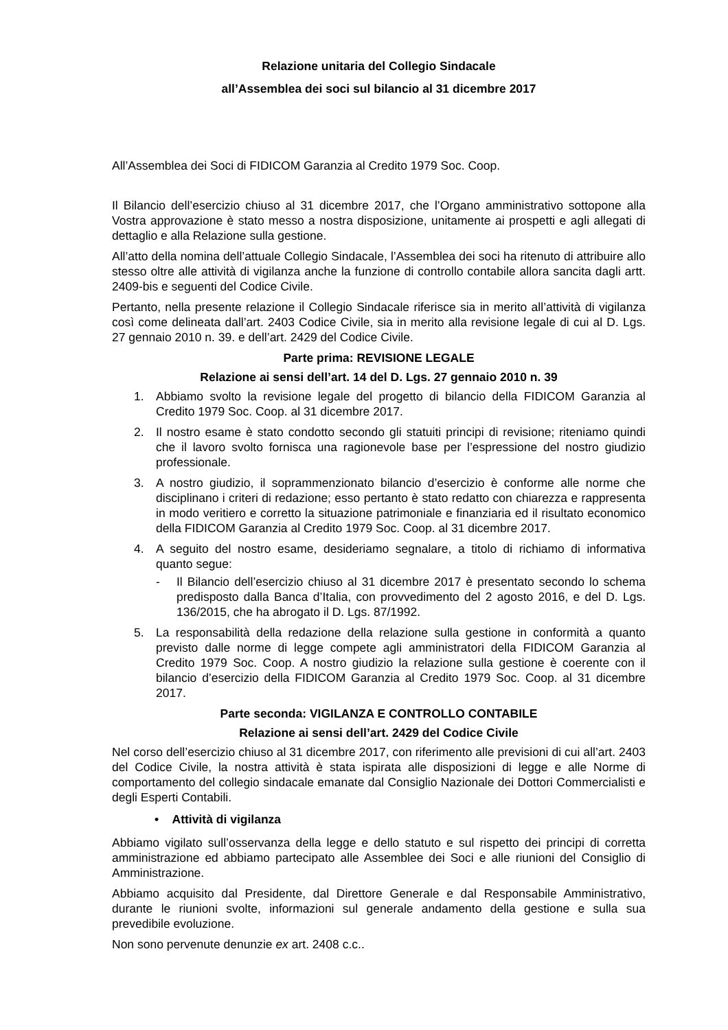Relazione unitaria del Collegio Sindacale
all’Assemblea dei soci sul bilancio al 31 dicembre 2017
All’Assemblea dei Soci di FIDICOM Garanzia al Credito 1979 Soc. Coop.
Il Bilancio dell’esercizio chiuso al 31 dicembre 2017, che l’Organo amministrativo sottopone alla Vostra approvazione è stato messo a nostra disposizione, unitamente ai prospetti e agli allegati di dettaglio e alla Relazione sulla gestione.
All’atto della nomina dell’attuale Collegio Sindacale, l’Assemblea dei soci ha ritenuto di attribuire allo stesso oltre alle attività di vigilanza anche la funzione di controllo contabile allora sancita dagli artt. 2409-bis e seguenti del Codice Civile.
Pertanto, nella presente relazione il Collegio Sindacale riferisce sia in merito all’attività di vigilanza così come delineata dall’art. 2403 Codice Civile, sia in merito alla revisione legale di cui al D. Lgs. 27 gennaio 2010 n. 39. e dell’art. 2429 del Codice Civile.
Parte prima: REVISIONE LEGALE
Relazione ai sensi dell’art. 14 del D. Lgs. 27 gennaio 2010 n. 39
1. Abbiamo svolto la revisione legale del progetto di bilancio della FIDICOM Garanzia al Credito 1979 Soc. Coop. al 31 dicembre 2017.
2. Il nostro esame è stato condotto secondo gli statuiti principi di revisione; riteniamo quindi che il lavoro svolto fornisca una ragionevole base per l’espressione del nostro giudizio professionale.
3. A nostro giudizio, il soprammenzionato bilancio d’esercizio è conforme alle norme che disciplinano i criteri di redazione; esso pertanto è stato redatto con chiarezza e rappresenta in modo veritiero e corretto la situazione patrimoniale e finanziaria ed il risultato economico della FIDICOM Garanzia al Credito 1979 Soc. Coop. al 31 dicembre 2017.
4. A seguito del nostro esame, desideriamo segnalare, a titolo di richiamo di informativa quanto segue:
- Il Bilancio dell’esercizio chiuso al 31 dicembre 2017 è presentato secondo lo schema predisposto dalla Banca d’Italia, con provvedimento del 2 agosto 2016, e del D. Lgs. 136/2015, che ha abrogato il D. Lgs. 87/1992.
5. La responsabilità della redazione della relazione sulla gestione in conformità a quanto previsto dalle norme di legge compete agli amministratori della FIDICOM Garanzia al Credito 1979 Soc. Coop. A nostro giudizio la relazione sulla gestione è coerente con il bilancio d’esercizio della FIDICOM Garanzia al Credito 1979 Soc. Coop. al 31 dicembre 2017.
Parte seconda: VIGILANZA E CONTROLLO CONTABILE
Relazione ai sensi dell’art. 2429 del Codice Civile
Nel corso dell’esercizio chiuso al 31 dicembre 2017, con riferimento alle previsioni di cui all’art. 2403 del Codice Civile, la nostra attività è stata ispirata alle disposizioni di legge e alle Norme di comportamento del collegio sindacale emanate dal Consiglio Nazionale dei Dottori Commercialisti e degli Esperti Contabili.
• Attività di vigilanza
Abbiamo vigilato sull’osservanza della legge e dello statuto e sul rispetto dei principi di corretta amministrazione ed abbiamo partecipato alle Assemblee dei Soci e alle riunioni del Consiglio di Amministrazione.
Abbiamo acquisito dal Presidente, dal Direttore Generale e dal Responsabile Amministrativo, durante le riunioni svolte, informazioni sul generale andamento della gestione e sulla sua prevedibile evoluzione.
Non sono pervenute denunzie ex art. 2408 c.c..